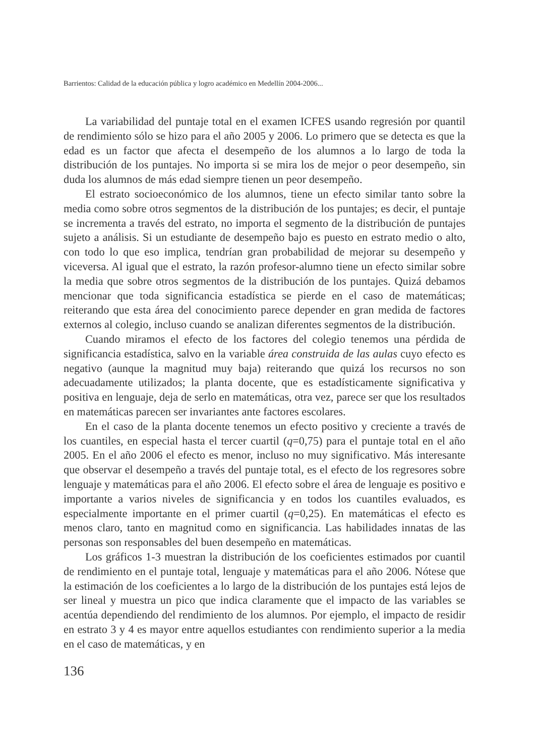Barrientos: Calidad de la educación pública y logro académico en Medellín 2004-2006...
La variabilidad del puntaje total en el examen ICFES usando regresión por quantil de rendimiento sólo se hizo para el año 2005 y 2006. Lo primero que se detecta es que la edad es un factor que afecta el desempeño de los alumnos a lo largo de toda la distribución de los puntajes. No importa si se mira los de mejor o peor desempeño, sin duda los alumnos de más edad siempre tienen un peor desempeño.
El estrato socioeconómico de los alumnos, tiene un efecto similar tanto sobre la media como sobre otros segmentos de la distribución de los puntajes; es decir, el puntaje se incrementa a través del estrato, no importa el segmento de la distribución de puntajes sujeto a análisis. Si un estudiante de desempeño bajo es puesto en estrato medio o alto, con todo lo que eso implica, tendrían gran probabilidad de mejorar su desempeño y viceversa. Al igual que el estrato, la razón profesor-alumno tiene un efecto similar sobre la media que sobre otros segmentos de la distribución de los puntajes. Quizá debamos mencionar que toda significancia estadística se pierde en el caso de matemáticas; reiterando que esta área del conocimiento parece depender en gran medida de factores externos al colegio, incluso cuando se analizan diferentes segmentos de la distribución.
Cuando miramos el efecto de los factores del colegio tenemos una pérdida de significancia estadística, salvo en la variable área construida de las aulas cuyo efecto es negativo (aunque la magnitud muy baja) reiterando que quizá los recursos no son adecuadamente utilizados; la planta docente, que es estadísticamente significativa y positiva en lenguaje, deja de serlo en matemáticas, otra vez, parece ser que los resultados en matemáticas parecen ser invariantes ante factores escolares.
En el caso de la planta docente tenemos un efecto positivo y creciente a través de los cuantiles, en especial hasta el tercer cuartil (q=0,75) para el puntaje total en el año 2005. En el año 2006 el efecto es menor, incluso no muy significativo. Más interesante que observar el desempeño a través del puntaje total, es el efecto de los regresores sobre lenguaje y matemáticas para el año 2006. El efecto sobre el área de lenguaje es positivo e importante a varios niveles de significancia y en todos los cuantiles evaluados, es especialmente importante en el primer cuartil (q=0,25). En matemáticas el efecto es menos claro, tanto en magnitud como en significancia. Las habilidades innatas de las personas son responsables del buen desempeño en matemáticas.
Los gráficos 1-3 muestran la distribución de los coeficientes estimados por cuantil de rendimiento en el puntaje total, lenguaje y matemáticas para el año 2006. Nótese que la estimación de los coeficientes a lo largo de la distribución de los puntajes está lejos de ser lineal y muestra un pico que indica claramente que el impacto de las variables se acentúa dependiendo del rendimiento de los alumnos. Por ejemplo, el impacto de residir en estrato 3 y 4 es mayor entre aquellos estudiantes con rendimiento superior a la media en el caso de matemáticas, y en
136